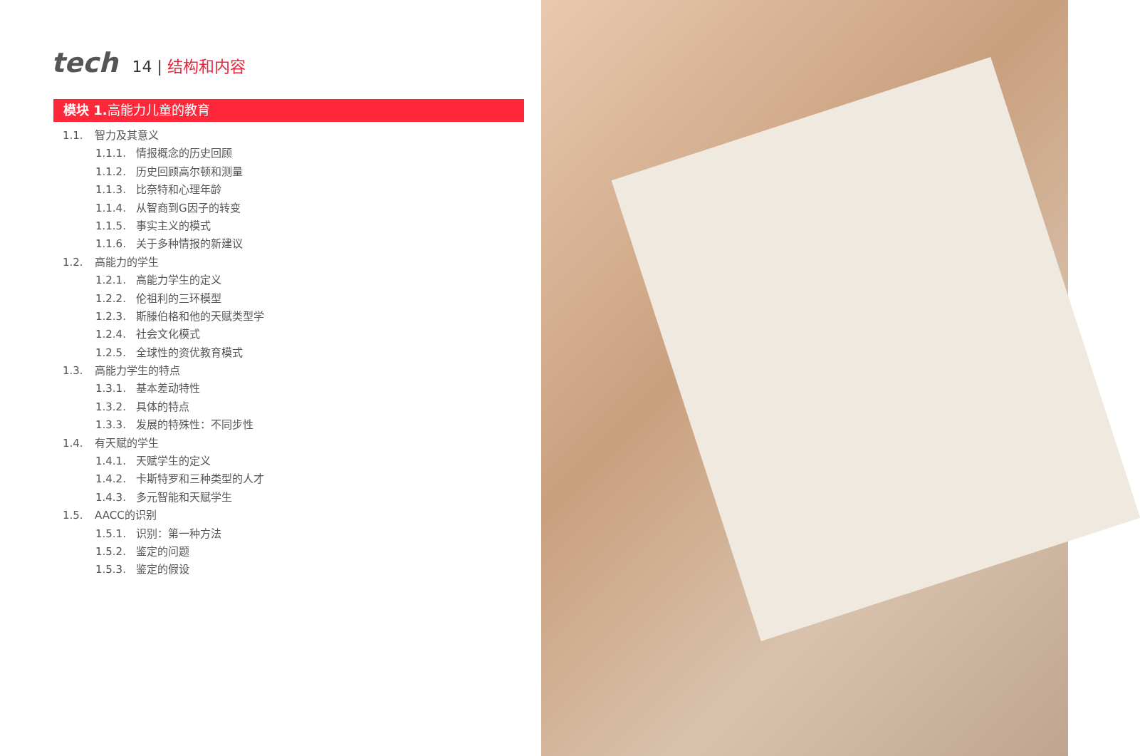tech 14 | 结构和内容
模块 1. 高能力儿童的教育
1.1. 智力及其意义
1.1.1. 情报概念的历史回顾
1.1.2. 历史回顾高尔顿和测量
1.1.3. 比奈特和心理年龄
1.1.4. 从智商到G因子的转变
1.1.5. 事实主义的模式
1.1.6. 关于多种情报的新建议
1.2. 高能力的学生
1.2.1. 高能力学生的定义
1.2.2. 伦祖利的三环模型
1.2.3. 斯滕伯格和他的天赋类型学
1.2.4. 社会文化模式
1.2.5. 全球性的资优教育模式
1.3. 高能力学生的特点
1.3.1. 基本差动特性
1.3.2. 具体的特点
1.3.3. 发展的特殊性：不同步性
1.4. 有天赋的学生
1.4.1. 天赋学生的定义
1.4.2. 卡斯特罗和三种类型的人才
1.4.3. 多元智能和天赋学生
1.5. AACC的识别
1.5.1. 识别：第一种方法
1.5.2. 鉴定的问题
1.5.3. 鉴定的假设